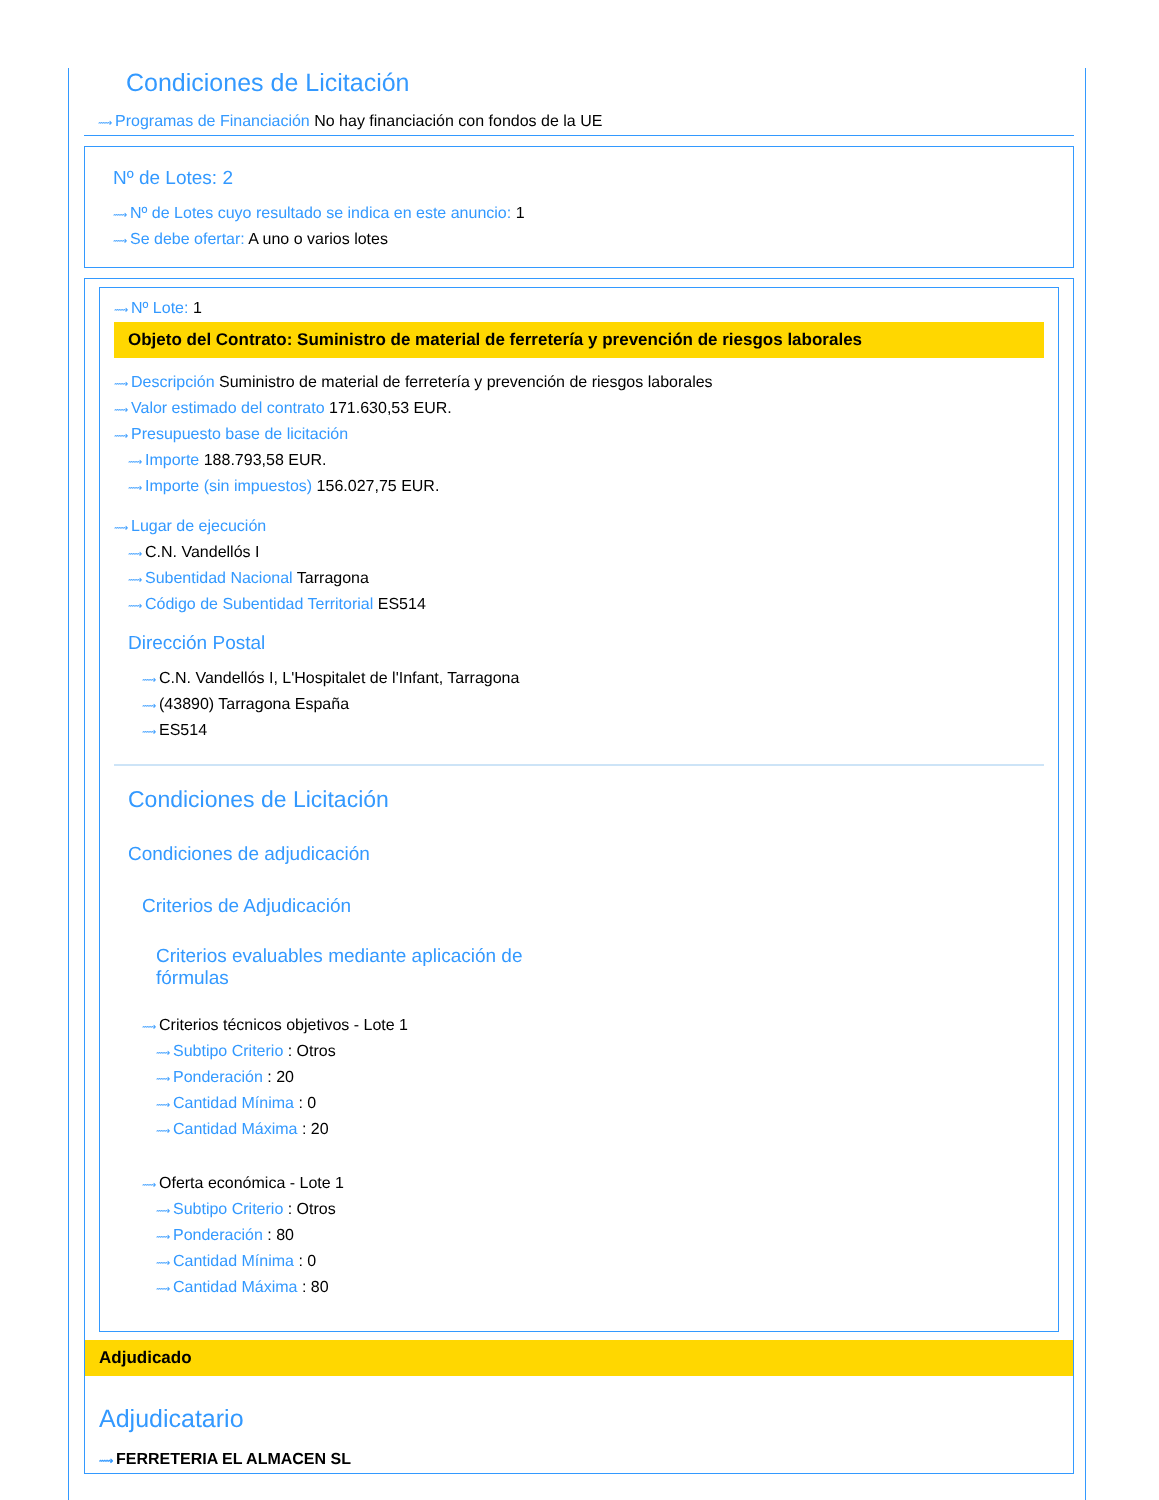Condiciones de Licitación
⟿ Programas de Financiación No hay financiación con fondos de la UE
Nº de Lotes: 2
⟿ Nº de Lotes cuyo resultado se indica en este anuncio: 1
⟿ Se debe ofertar: A uno o varios lotes
⟿ Nº Lote: 1
Objeto del Contrato: Suministro de material de ferretería y prevención de riesgos laborales
⟿ Descripción Suministro de material de ferretería y prevención de riesgos laborales
⟿ Valor estimado del contrato 171.630,53 EUR.
⟿ Presupuesto base de licitación
⟿ Importe 188.793,58 EUR.
⟿ Importe (sin impuestos) 156.027,75 EUR.
⟿ Lugar de ejecución
⟿ C.N. Vandellós I
⟿ Subentidad Nacional Tarragona
⟿ Código de Subentidad Territorial ES514
Dirección Postal
⟿ C.N. Vandellós I, L'Hospitalet de l'Infant, Tarragona
⟿ (43890) Tarragona España
⟿ ES514
Condiciones de Licitación
Condiciones de adjudicación
Criterios de Adjudicación
Criterios evaluables mediante aplicación de fórmulas
⟿ Criterios técnicos objetivos - Lote 1
⟿ Subtipo Criterio : Otros
⟿ Ponderación : 20
⟿ Cantidad Mínima : 0
⟿ Cantidad Máxima : 20
⟿ Oferta económica - Lote 1
⟿ Subtipo Criterio : Otros
⟿ Ponderación : 80
⟿ Cantidad Mínima : 0
⟿ Cantidad Máxima : 80
Adjudicado
Adjudicatario
⟿ FERRETERIA EL ALMACEN SL